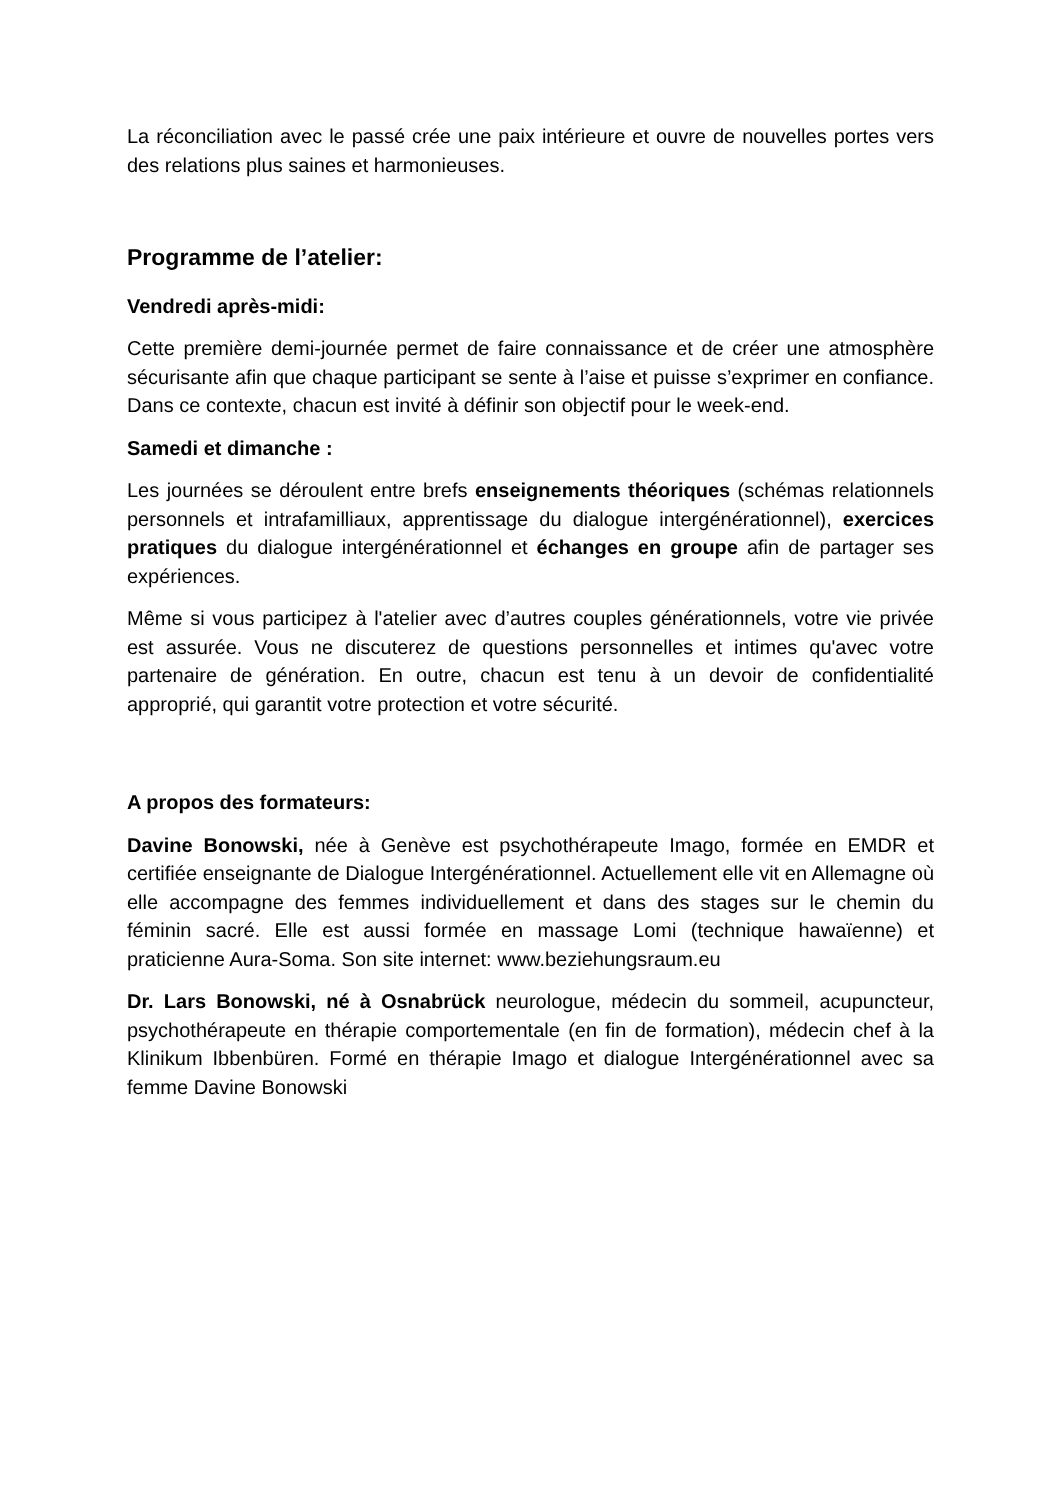La réconciliation avec le passé crée une paix intérieure et ouvre de nouvelles portes vers des relations plus saines et harmonieuses.
Programme de l’atelier:
Vendredi après-midi:
Cette première demi-journée permet de faire connaissance et de créer une atmosphère sécurisante afin que chaque participant se sente à l’aise et puisse s’exprimer en confiance. Dans ce contexte, chacun est invité à définir son objectif pour le week-end.
Samedi et dimanche :
Les journées se déroulent entre brefs enseignements théoriques (schémas relationnels personnels et intrafamilliaux, apprentissage du dialogue intergénérationnel), exercices pratiques du dialogue intergénérationnel et échanges en groupe afin de partager ses expériences.
Même si vous participez à l'atelier avec d’autres couples générationnels, votre vie privée est assurée. Vous ne discuterez de questions personnelles et intimes qu'avec votre partenaire de génération. En outre, chacun est tenu à un devoir de confidentialité approprié, qui garantit votre protection et votre sécurité.
A propos des formateurs:
Davine Bonowski, née à Genève est psychothérapeute Imago, formée en EMDR et certifiée enseignante de Dialogue Intergénérationnel. Actuellement elle vit en Allemagne où elle accompagne des femmes individuellement et dans des stages sur le chemin du féminin sacré. Elle est aussi formée en massage Lomi (technique hawaïenne) et praticienne Aura-Soma. Son site internet: www.beziehungsraum.eu
Dr. Lars Bonowski, né à Osnabrück neurologue, médecin du sommeil, acupuncteur, psychothérapeute en thérapie comportementale (en fin de formation), médecin chef à la Klinikum Ibbenbüren. Formé en thérapie Imago et dialogue Intergénérationnel avec sa femme Davine Bonowski